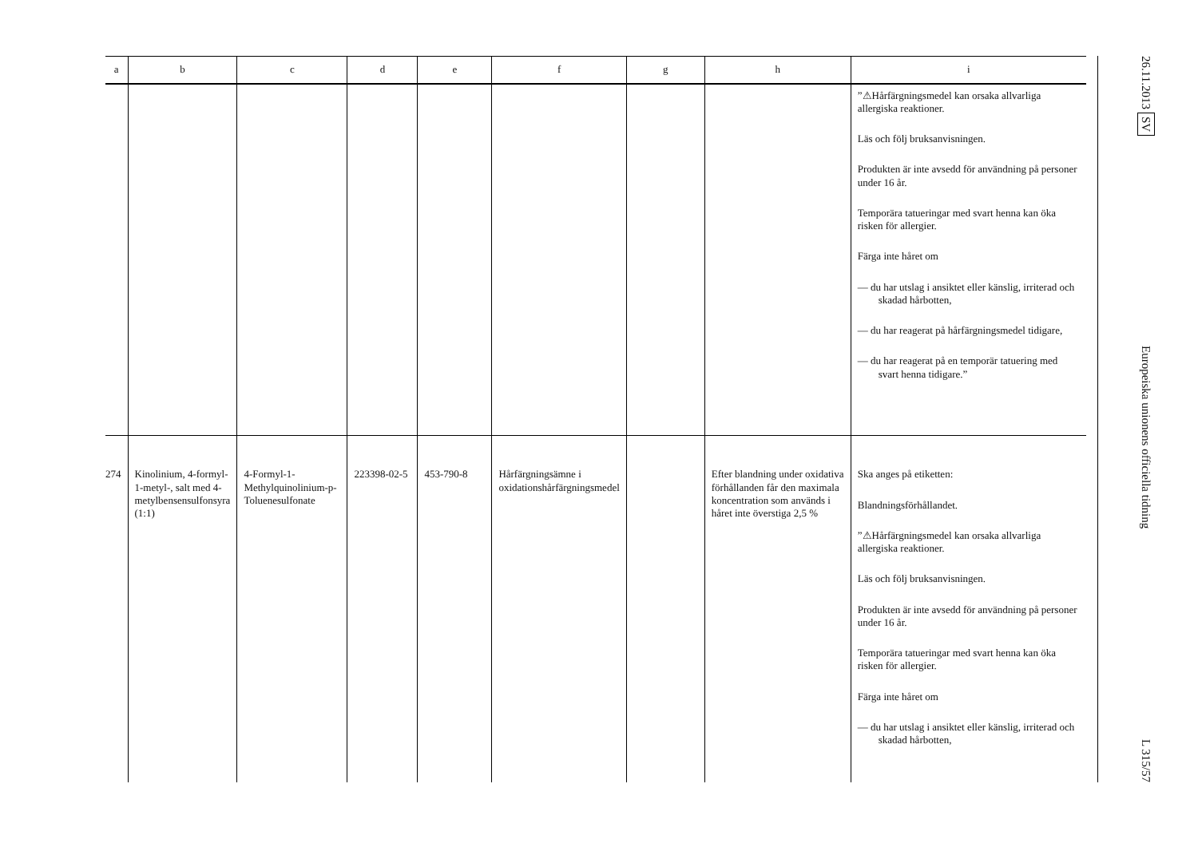| a | b | c | d | e | f | g | h | i |
| --- | --- | --- | --- | --- | --- | --- | --- | --- |
| | | | | | | | | ”⚠Hårfärgningsmedel kan orsaka allvarliga allergiska reaktioner. Läs och följ bruksanvisningen. Produkten är inte avsedd för användning på personer under 16 år. Temporära tatueringar med svart henna kan öka risken för allergier. Färga inte håret om — du har utslag i ansiktet eller känslig, irriterad och skadad hårbotten, — du har reagerat på hårfärgningsmedel tidigare, — du har reagerat på en temporär tatuering med svart henna tidigare.” |
| 274 | Kinolinium, 4-formyl-1-metyl-, salt med 4-metylbensensulfonsyra (1:1) | 4-Formyl-1-Methylquinolinium-p-Toluenesulfonate | 223398-02-5 | 453-790-8 | Hårfärgningsämne i oxidationshårfärgningsmedel | | Efter blandning under oxidativa förhållanden får den maximala koncentration som används i håret inte överstiga 2,5 % | Ska anges på etiketten: Blandningsförhållandet. ”⚠Hårfärgningsmedel kan orsaka allvarliga allergiska reaktioner. Läs och följ bruksanvisningen. Produkten är inte avsedd för användning på personer under 16 år. Temporära tatueringar med svart henna kan öka risken för allergier. Färga inte håret om — du har utslag i ansiktet eller känslig, irriterad och skadad hårbotten, |
26.11.2013 SV Europeiska unionens officiella tidning L 315/57